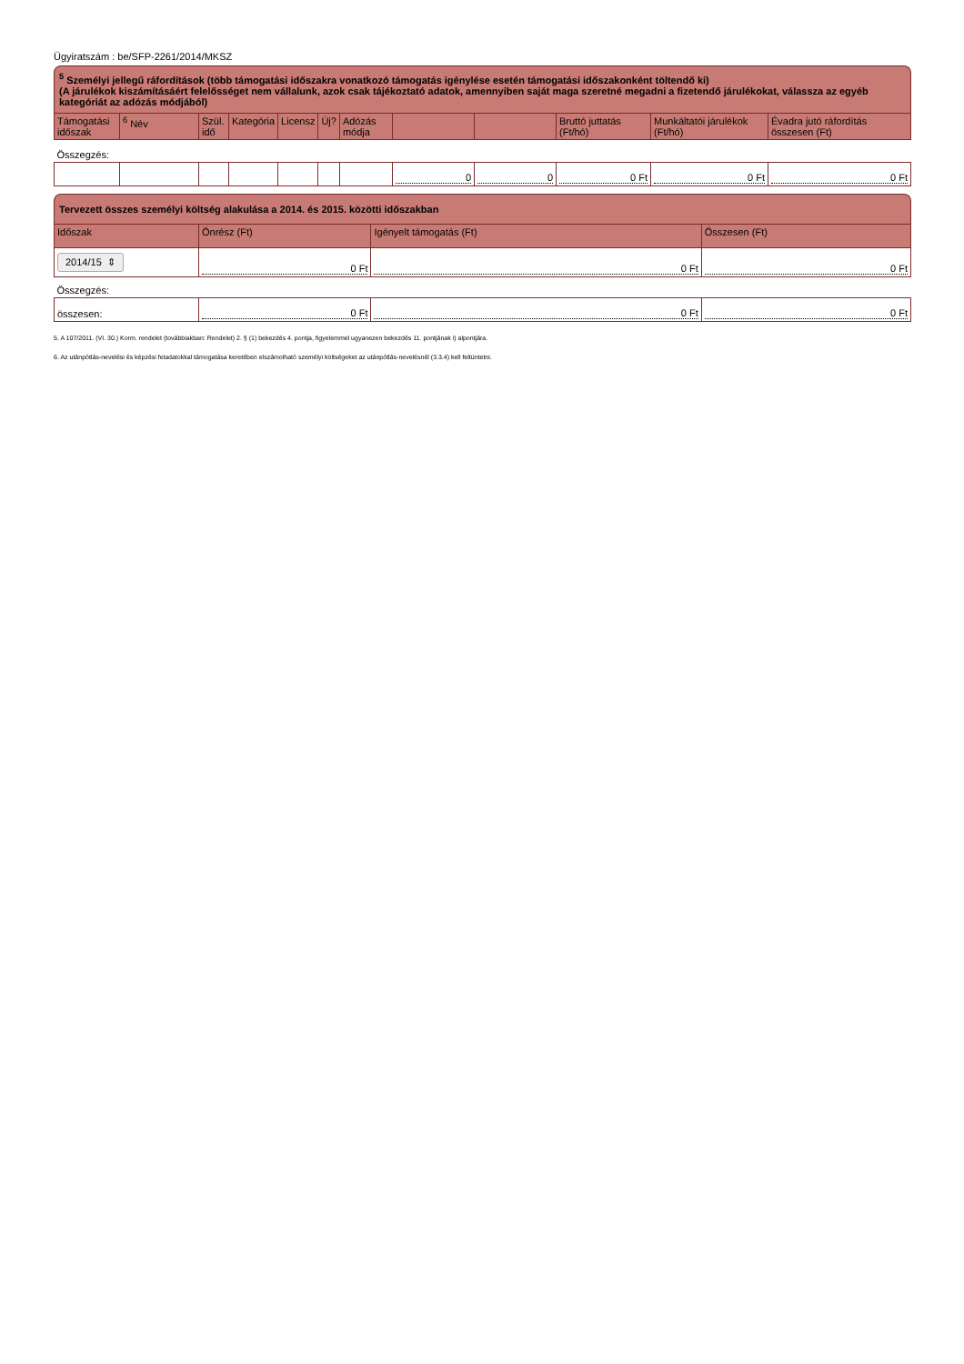Ügyiratszám : be/SFP-2261/2014/MKSZ
<sup>5</sup> Személyi jellegű ráfordítások (több támogatási időszakra vonatkozó támogatás igénylése esetén támogatási időszakonként töltendő ki)
(A járulékok kiszámításáért felelősséget nem vállalunk, azok csak tájékoztató adatok, amennyiben saját maga szeretné megadni a fizetendő járulékokat, válassza az egyéb kategóriát az adózás módjából)
| Támogatási időszak | <sup>6</sup> Név | Szül. idő | Kategória | Licensz | Új? | Adózás módja | | | Bruttó juttatás (Ft/hó) | Munkáltatói járulékok (Ft/hó) | Évadra jutó ráfordítás összesen (Ft) |
| --- | --- | --- | --- | --- | --- | --- | --- | --- | --- | --- | --- |
| Összegzés: | | | | | | | | | | | |
| | | | | | | | 0 | 0 | 0 Ft | 0 Ft | 0 Ft |
Tervezett összes személyi költség alakulása a 2014. és 2015. közötti időszakban
| Időszak | Önrész (Ft) | Igényelt támogatás (Ft) | Összesen (Ft) |
| --- | --- | --- | --- |
| 2014/15 ⇕ | 0 Ft | 0 Ft | 0 Ft |
| Összegzés: | | | |
| összesen: | 0 Ft | 0 Ft | 0 Ft |
5. A 107/2011. (VI. 30.) Korm. rendelet (továbbiakban: Rendelet) 2. § (1) bekezdés 4. pontja, figyelemmel ugyanezen bekezdés 11. pontjának i) alpontjára.
6. Az utánpótlás-nevelési és képzési feladatokkal támogatása keretében elszámolható személyi költségeket az utánpótlás-nevelésnél (3.3.4) kell feltüntetni.